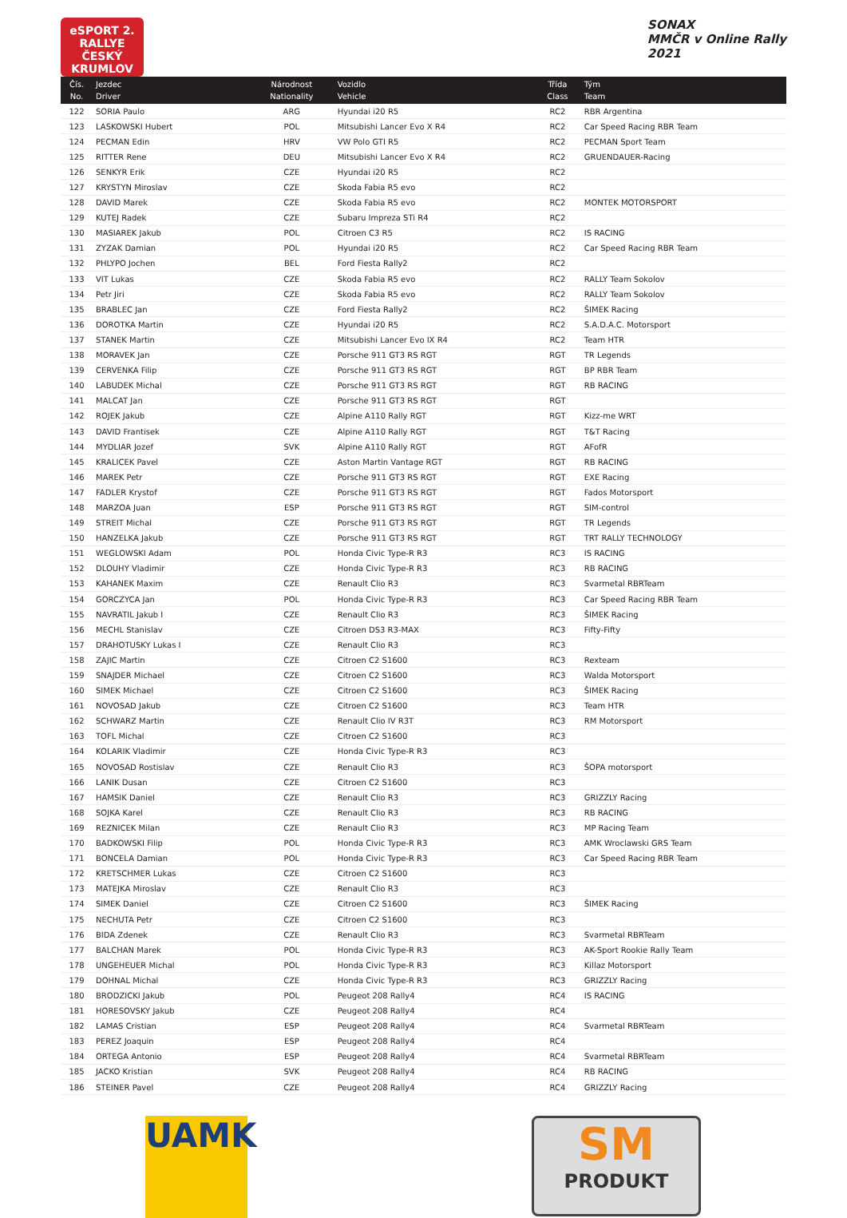eSPORT 2. RALLYE
ČESKÝ KRUMLOV
SONAX
MMČR v Online Rally
2021
| Čís. No. | Jezdec Driver | Národnost Nationality | Vozidlo Vehicle | Třída Class | Tým Team |
| --- | --- | --- | --- | --- | --- |
| 122 | SORIA Paulo | ARG | Hyundai i20 R5 | RC2 | RBR Argentina |
| 123 | LASKOWSKI Hubert | POL | Mitsubishi Lancer Evo X R4 | RC2 | Car Speed Racing RBR Team |
| 124 | PECMAN Edin | HRV | VW Polo GTI R5 | RC2 | PECMAN Sport Team |
| 125 | RITTER Rene | DEU | Mitsubishi Lancer Evo X R4 | RC2 | GRUENDAUER-Racing |
| 126 | SENKYR Erik | CZE | Hyundai i20 R5 | RC2 | |
| 127 | KRYSTYN Miroslav | CZE | Skoda Fabia R5 evo | RC2 | |
| 128 | DAVID Marek | CZE | Skoda Fabia R5 evo | RC2 | MONTEK MOTORSPORT |
| 129 | KUTEJ Radek | CZE | Subaru Impreza STi R4 | RC2 | |
| 130 | MASIAREK Jakub | POL | Citroen C3 R5 | RC2 | IS RACING |
| 131 | ZYZAK Damian | POL | Hyundai i20 R5 | RC2 | Car Speed Racing RBR Team |
| 132 | PHLYPO Jochen | BEL | Ford Fiesta Rally2 | RC2 | |
| 133 | VIT Lukas | CZE | Skoda Fabia R5 evo | RC2 | RALLY Team Sokolov |
| 134 | Petr Jiri | CZE | Skoda Fabia R5 evo | RC2 | RALLY Team Sokolov |
| 135 | BRABLEC Jan | CZE | Ford Fiesta Rally2 | RC2 | ŠIMEK Racing |
| 136 | DOROTKA Martin | CZE | Hyundai i20 R5 | RC2 | S.A.D.A.C. Motorsport |
| 137 | STANEK Martin | CZE | Mitsubishi Lancer Evo IX R4 | RC2 | Team HTR |
| 138 | MORAVEK Jan | CZE | Porsche 911 GT3 RS RGT | RGT | TR Legends |
| 139 | CERVENKA Filip | CZE | Porsche 911 GT3 RS RGT | RGT | BP RBR Team |
| 140 | LABUDEK Michal | CZE | Porsche 911 GT3 RS RGT | RGT | RB RACING |
| 141 | MALCAT Jan | CZE | Porsche 911 GT3 RS RGT | RGT | |
| 142 | ROJEK Jakub | CZE | Alpine A110 Rally RGT | RGT | Kizz-me WRT |
| 143 | DAVID Frantisek | CZE | Alpine A110 Rally RGT | RGT | T&T Racing |
| 144 | MYDLIAR Jozef | SVK | Alpine A110 Rally RGT | RGT | AFofR |
| 145 | KRALICEK Pavel | CZE | Aston Martin Vantage RGT | RGT | RB RACING |
| 146 | MAREK Petr | CZE | Porsche 911 GT3 RS RGT | RGT | EXE Racing |
| 147 | FADLER Krystof | CZE | Porsche 911 GT3 RS RGT | RGT | Fados Motorsport |
| 148 | MARZOA Juan | ESP | Porsche 911 GT3 RS RGT | RGT | SIM-control |
| 149 | STREIT Michal | CZE | Porsche 911 GT3 RS RGT | RGT | TR Legends |
| 150 | HANZELKA Jakub | CZE | Porsche 911 GT3 RS RGT | RGT | TRT RALLY TECHNOLOGY |
| 151 | WEGLOWSKI Adam | POL | Honda Civic Type-R R3 | RC3 | IS RACING |
| 152 | DLOUHY Vladimir | CZE | Honda Civic Type-R R3 | RC3 | RB RACING |
| 153 | KAHANEK Maxim | CZE | Renault Clio R3 | RC3 | Svarmetal RBRTeam |
| 154 | GORCZYCA Jan | POL | Honda Civic Type-R R3 | RC3 | Car Speed Racing RBR Team |
| 155 | NAVRATIL Jakub I | CZE | Renault Clio R3 | RC3 | ŠIMEK Racing |
| 156 | MECHL Stanislav | CZE | Citroen DS3 R3-MAX | RC3 | Fifty-Fifty |
| 157 | DRAHOTUSKY Lukas I | CZE | Renault Clio R3 | RC3 | |
| 158 | ZAJIC Martin | CZE | Citroen C2 S1600 | RC3 | Rexteam |
| 159 | SNAJDER Michael | CZE | Citroen C2 S1600 | RC3 | Walda Motorsport |
| 160 | SIMEK Michael | CZE | Citroen C2 S1600 | RC3 | ŠIMEK Racing |
| 161 | NOVOSAD Jakub | CZE | Citroen C2 S1600 | RC3 | Team HTR |
| 162 | SCHWARZ Martin | CZE | Renault Clio IV R3T | RC3 | RM Motorsport |
| 163 | TOFL Michal | CZE | Citroen C2 S1600 | RC3 | |
| 164 | KOLARIK Vladimir | CZE | Honda Civic Type-R R3 | RC3 | |
| 165 | NOVOSAD Rostislav | CZE | Renault Clio R3 | RC3 | ŠOPA motorsport |
| 166 | LANIK Dusan | CZE | Citroen C2 S1600 | RC3 | |
| 167 | HAMSIK Daniel | CZE | Renault Clio R3 | RC3 | GRIZZLY Racing |
| 168 | SOJKA Karel | CZE | Renault Clio R3 | RC3 | RB RACING |
| 169 | REZNICEK Milan | CZE | Renault Clio R3 | RC3 | MP Racing Team |
| 170 | BADKOWSKI Filip | POL | Honda Civic Type-R R3 | RC3 | AMK Wroclawski GRS Team |
| 171 | BONCELA Damian | POL | Honda Civic Type-R R3 | RC3 | Car Speed Racing RBR Team |
| 172 | KRETSCHMER Lukas | CZE | Citroen C2 S1600 | RC3 | |
| 173 | MATEJKA Miroslav | CZE | Renault Clio R3 | RC3 | |
| 174 | SIMEK Daniel | CZE | Citroen C2 S1600 | RC3 | ŠIMEK Racing |
| 175 | NECHUTA Petr | CZE | Citroen C2 S1600 | RC3 | |
| 176 | BIDA Zdenek | CZE | Renault Clio R3 | RC3 | Svarmetal RBRTeam |
| 177 | BALCHAN Marek | POL | Honda Civic Type-R R3 | RC3 | AK-Sport Rookie Rally Team |
| 178 | UNGEHEUER Michal | POL | Honda Civic Type-R R3 | RC3 | Killaz Motorsport |
| 179 | DOHNAL Michal | CZE | Honda Civic Type-R R3 | RC3 | GRIZZLY Racing |
| 180 | BRODZICKI Jakub | POL | Peugeot 208 Rally4 | RC4 | IS RACING |
| 181 | HORESOVSKY Jakub | CZE | Peugeot 208 Rally4 | RC4 | |
| 182 | LAMAS Cristian | ESP | Peugeot 208 Rally4 | RC4 | Svarmetal RBRTeam |
| 183 | PEREZ Joaquin | ESP | Peugeot 208 Rally4 | RC4 | |
| 184 | ORTEGA Antonio | ESP | Peugeot 208 Rally4 | RC4 | Svarmetal RBRTeam |
| 185 | JACKO Kristian | SVK | Peugeot 208 Rally4 | RC4 | RB RACING |
| 186 | STEINER Pavel | CZE | Peugeot 208 Rally4 | RC4 | GRIZZLY Racing |
UAMK
SM
PRODUKT